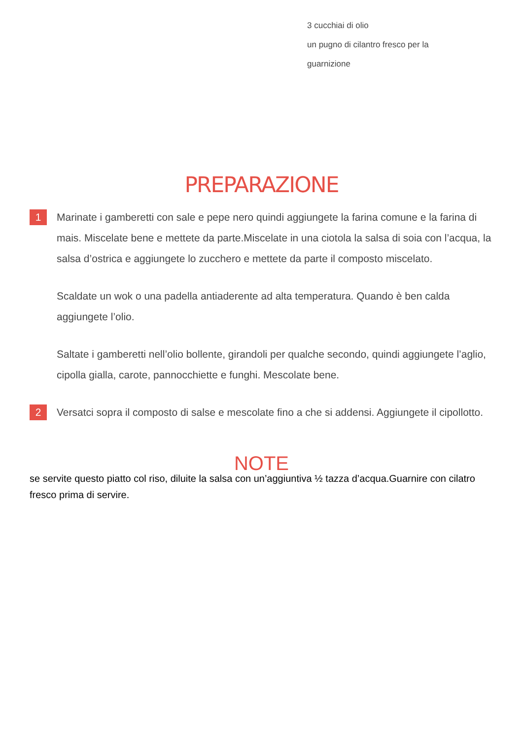3 cucchiai di olio
un pugno di cilantro fresco per la
guarnizione
PREPARAZIONE
1
Marinate i gamberetti con sale e pepe nero quindi aggiungete la farina comune e la farina di mais. Miscelate bene e mettete da parte.Miscelate in una ciotola la salsa di soia con l’acqua, la salsa d’ostrica e aggiungete lo zucchero e mettete da parte il composto miscelato.
Scaldate un wok o una padella antiaderente ad alta temperatura. Quando è ben calda aggiungete l’olio.
Saltate i gamberetti nell’olio bollente, girandoli per qualche secondo, quindi aggiungete l’aglio, cipolla gialla, carote, pannocchiette e funghi. Mescolate bene.
2
Versatci sopra il composto di salse e mescolate fino a che si addensi. Aggiungete il cipollotto.
NOTE
se servite questo piatto col riso, diluite la salsa con un’aggiuntiva ½ tazza d’acqua.Guarnire con cilatro fresco prima di servire.